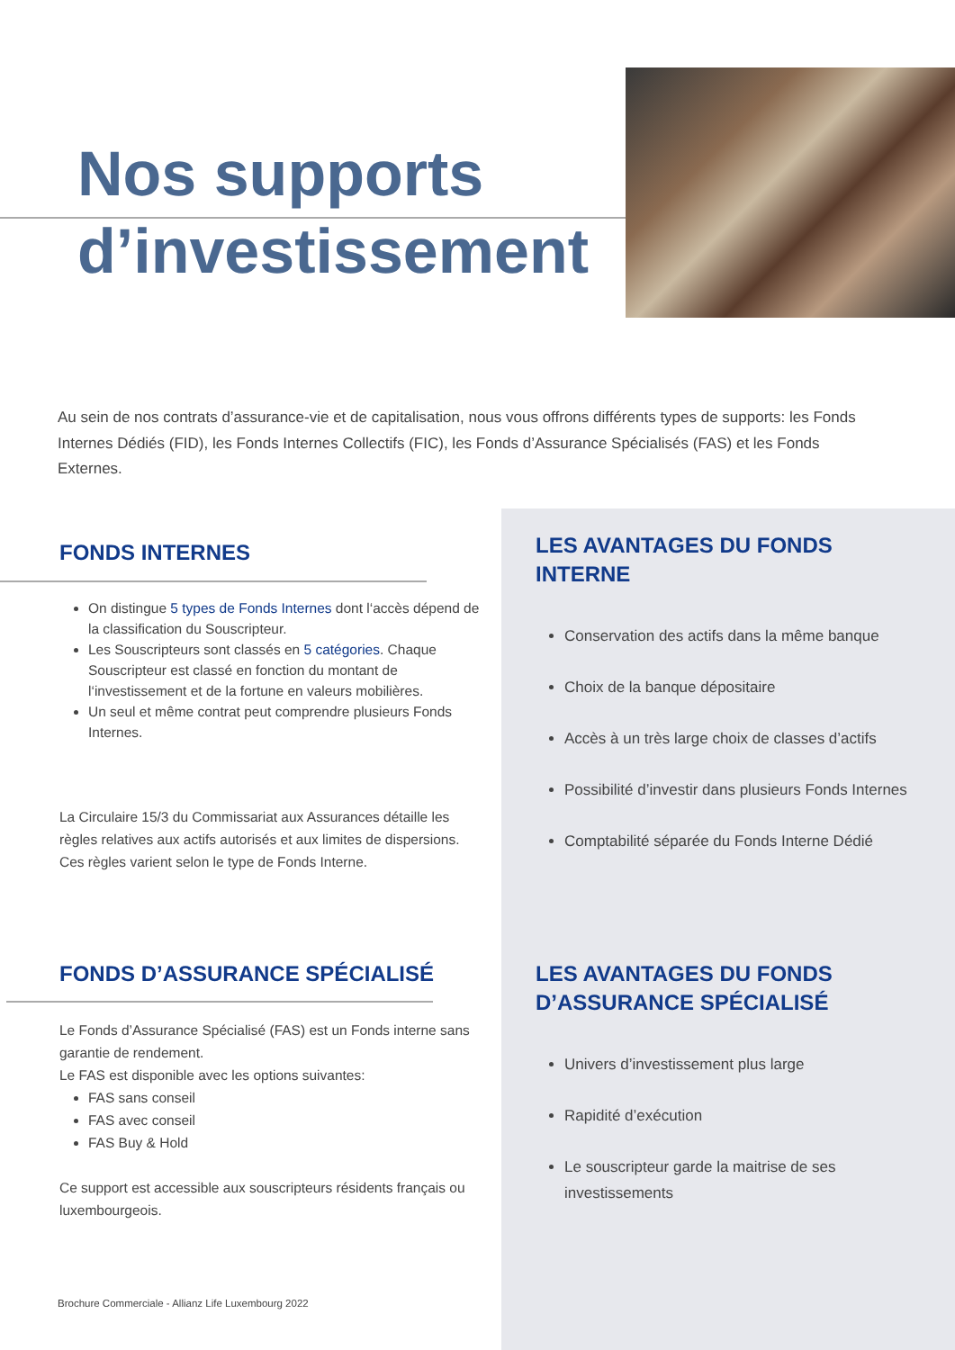Nos supports
d’investissement
Au sein de nos contrats d’assurance-vie et de capitalisation, nous vous offrons différents types de supports: les Fonds Internes Dédiés (FID), les Fonds Internes Collectifs (FIC), les Fonds d’Assurance Spécialisés (FAS) et les Fonds Externes.
FONDS INTERNES
On distingue 5 types de Fonds Internes dont l‘accès dépend de la classification du Souscripteur.
Les Souscripteurs sont classés en 5 catégories. Chaque Souscripteur est classé en fonction du montant de l‘investissement et de la fortune en valeurs mobilières.
Un seul et même contrat peut comprendre plusieurs Fonds Internes.
La Circulaire 15/3 du Commissariat aux Assurances détaille les règles relatives aux actifs autorisés et aux limites de dispersions. Ces règles varient selon le type de Fonds Interne.
FONDS D’ASSURANCE SPÉCIALISÉ
Le Fonds d’Assurance Spécialisé (FAS) est un Fonds interne sans garantie de rendement.
Le FAS est disponible avec les options suivantes:
FAS sans conseil
FAS avec conseil
FAS Buy & Hold
Ce support est accessible aux souscripteurs résidents français ou luxembourgeois.
LES AVANTAGES DU FONDS INTERNE
Conservation des actifs dans la même banque
Choix de la banque dépositaire
Accès à un très large choix de classes d’actifs
Possibilité d’investir dans plusieurs Fonds Internes
Comptabilité séparée du Fonds Interne Dédié
LES AVANTAGES DU FONDS D’ASSURANCE SPÉCIALISÉ
Univers d’investissement plus large
Rapidité d’exécution
Le souscripteur garde la maitrise de ses investissements
Brochure Commerciale - Allianz Life Luxembourg 2022